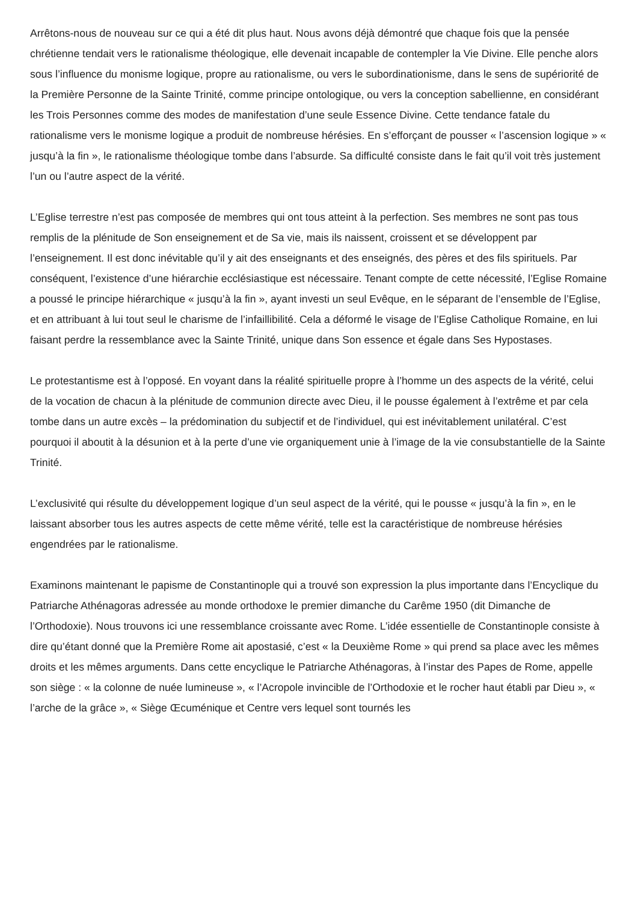Arrêtons-nous de nouveau sur ce qui a été dit plus haut. Nous avons déjà démontré que chaque fois que la pensée chrétienne tendait vers le rationalisme théologique, elle devenait incapable de contempler la Vie Divine. Elle penche alors sous l’influence du monisme logique, propre au rationalisme, ou vers le subordinationisme, dans le sens de supériorité de la Première Personne de la Sainte Trinité, comme principe ontologique, ou vers la conception sabellienne, en considérant les Trois Personnes comme des modes de manifestation d’une seule Essence Divine. Cette tendance fatale du rationalisme vers le monisme logique a produit de nombreuse hérésies. En s’efforçant de pousser « l’ascension logique » « jusqu’à la fin », le rationalisme théologique tombe dans l’absurde. Sa difficulté consiste dans le fait qu’il voit très justement l’un ou l’autre aspect de la vérité.
L’Eglise terrestre n’est pas composée de membres qui ont tous atteint à la perfection. Ses membres ne sont pas tous remplis de la plénitude de Son enseignement et de Sa vie, mais ils naissent, croissent et se développent par l’enseignement. Il est donc inévitable qu’il y ait des enseignants et des enseignés, des pères et des fils spirituels. Par conséquent, l’existence d’une hiérarchie ecclésiastique est nécessaire. Tenant compte de cette nécessité, l’Eglise Romaine a poussé le principe hiérarchique « jusqu’à la fin », ayant investi un seul Evêque, en le séparant de l’ensemble de l’Eglise, et en attribuant à lui tout seul le charisme de l’infaillibilité. Cela a déformé le visage de l’Eglise Catholique Romaine, en lui faisant perdre la ressemblance avec la Sainte Trinité, unique dans Son essence et égale dans Ses Hypostases.
Le protestantisme est à l’opposé. En voyant dans la réalité spirituelle propre à l’homme un des aspects de la vérité, celui de la vocation de chacun à la plénitude de communion directe avec Dieu, il le pousse également à l’extrême et par cela tombe dans un autre excès – la prédomination du subjectif et de l’individuel, qui est inévitablement unilatéral. C’est pourquoi il aboutit à la désunion et à la perte d’une vie organiquement unie à l’image de la vie consubstantielle de la Sainte Trinité.
L’exclusivité qui résulte du développement logique d’un seul aspect de la vérité, qui le pousse « jusqu’à la fin », en le laissant absorber tous les autres aspects de cette même vérité, telle est la caractéristique de nombreuse hérésies engendrées par le rationalisme.
Examinons maintenant le papisme de Constantinople qui a trouvé son expression la plus importante dans l’Encyclique du Patriarche Athénagoras adressée au monde orthodoxe le premier dimanche du Carême 1950 (dit Dimanche de l’Orthodoxie). Nous trouvons ici une ressemblance croissante avec Rome. L’idée essentielle de Constantinople consiste à dire qu’étant donné que la Première Rome ait apostasié, c’est « la Deuxième Rome » qui prend sa place avec les mêmes droits et les mêmes arguments. Dans cette encyclique le Patriarche Athénagoras, à l’instar des Papes de Rome, appelle son siège : « la colonne de nuée lumineuse », « l’Acropole invincible de l’Orthodoxie et le rocher haut établi par Dieu », « l’arche de la grâce », « Siège Œcuménique et Centre vers lequel sont tournés les